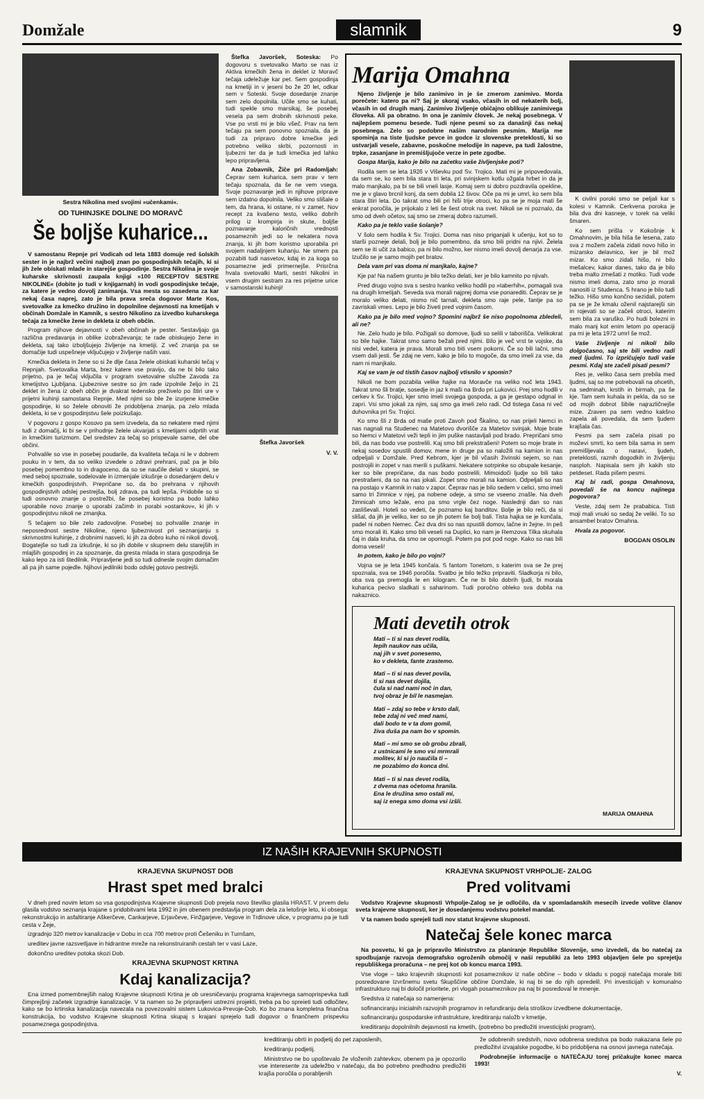Domžale slamnik 9
Sestra Nikolina med svojimi »učenkami«.
OD TUHINJSKE DOLINE DO MORAVČ
Še boljše kuharice...
V samostanu Repnje pri Vodicah od leta 1883 domuje red šolskih sester in je najbrž večini najbolj znan po gospodinjskih tečajih, ki si jih žele obiskati mlade in starejše gospodinje. Sestra Nikolina je svoje kuharske skrivnosti zaupala knjigi »100 RECEPTOV SESTRE NIKOLINE« (dobite jo tudi v knjigarnah) in vodi gospodinjske tečaje, za katere je vedno dovolj zanimanja. Vsa mesta so zasedena za kar nekaj časa naprej, zato je bila prava sreča dogovor Marte Kos, svetovalke za kmečko družino in dopolnilne dejavnosti na kmetijah v občinah Domžale in Kamnik, s sestro Nikolino za izvedbo kuharskega tečaja za kmečke žene in dekleta iz obeh občin.
Program njihove dejavnosti v obeh občinah je pester. Sestavljajo ga različna predavanja in oblike izobraževanja; te rade obiskujejo žene in dekleta, saj tako izboljšujejo življenje na kmetiji. Z več znanja pa se domačije tudi uspešneje vključujejo v življenje naših vasi.
Kmečka dekleta in žene so si že dlje časa želele obiskati kuharski tečaj v Repnjah. Svetovalka Marta, brez katere vse pravijo, da ne bi bilo tako prijetno, pa je tečaj vključila v program svetovalne službe Zavoda za kmetijstvo Ljubljana. Ljubeznive sestre so jim rade izpolnile željo in 21 deklet in žena iz obeh občin je dvakrat tedensko preživelo po štiri ure v prijetni kuhinji samostana Repnje. Med njimi so bile že izurjene kmečke gospodinje, ki so želele obnoviti že pridobljena znanja, pa zelo mlada dekleta, ki se v gospodinjstvu šele poizkušajo.
V pogovoru z gospo Kosovo pa sem izvedela, da so nekatere med njimi tudi z domačij, ki bi se v prihodnje želele ukvarjati s kmetijami odprtih vrat in kmečkim turizmom. Del sredstev za tečaj so prispevale same, del obe občini.
Pohvalile so vse in posebej poudarile, da kvaliteta tečaja ni le v dobrem pouku in v tem, da so veliko izvedele o zdravi prehrani, pač pa je bilo posebej pomembno to in dragoceno, da so se naučile delati v skupini, se med seboj spoznale, sodelovale in izmenjale izkušnje o dosedanjem delu v kmečkih gospodinjstvih. Prepričane so, da bo prehrana v njihovih gospodinjstvih odslej pestrejša, bolj zdrava, pa tudi lepša. Pridobile so si tudi osnovno znanje o postrežbi, še posebej koristno pa bodo lahko uporabile novo znanje o uporabi začimb in porabi »ostankov«, ki jih v gospodinjstvu nikoli ne zmanjka.
S tečajem so bile zelo zadovoljne. Posebej so pohvalile znanje in neposrednost sestre Nikoline, njeno ljubeznivost pri seznanjanju s skrivnostmi kuhinje, z drobnimi nasveti, ki jih za dobro kuho ni nikoli dovolj. Bogatejše so tudi za izkušnje, ki so jih dobile v skupnem delu starejših in mlajših gospodinj in za spoznanje, da gresta mlada in stara gospodinja še kako lepo za isti štedilnik. Pripravljene jedi so tudi odnesle svojim domačim ali pa jih same pojedle. Njihovi jedilniki bodo odslej gotovo pestrejši.
Štefka Javoršek, Soteska: Po dogovoru s svetovalko Marto se nas iz Aktiva kmečkih žena in deklet iz Moravč tečaja udeležuje kar pet. Sem gospodinja na kmetiji in v jeseni bo že 20 let, odkar sem v Soteski. Svoje dosedanje znanje sem zelo dopolnila. Učile smo se kuhati, tudi spekle smo marsikaj, še posebej vesela pa sem drobnih skrivnosti peke. Vse po vrsti mi je bilo všeč. Prav na tem tečaju pa sem ponovno spoznala, da je tudi za pripravo dobre kmečke jedi potrebno veliko skrbi, pozornosti in ljubezni ter da je tudi kmečka jed lahko lepo pripravljena.
Ana Zobavnik, Žiče pri Radomljah: Čeprav sem kuharica, sem prav v tem tečaju spoznala, da še ne vem vsega. Svoje poznavanje jedi in njihove priprave sem izdatno dopolnila. Veliko smo slišale o tem, da hrana, ki ostane, ni v zamet. Nov recept za kvašeno testo, veliko dobrih prilog iz krompirja in skute, boljše poznavanje kaloričnih vrednosti posameznih jedi so le nekatera nova znanja, ki jih bom koristno uporabila pri svojem nadaljnjem kuhanju. Ne smem pa pozabiti tudi nasvetov, kdaj in za koga so posamezne jedi primernejše. Prisrčna hvala svetovalki Marti, sestri Nikolini in vsem drugim sestram za res prijetne urice v samostanski kuhinji!
Štefka Javoršek
V. V.
Marija Omahna
Njeno življenje je bilo zanimivo in je še zmerom zanimivo. Morda porečete: katero pa ni? Saj je skoraj vsako, včasih in od nekaterih bolj, včasih in od drugih manj. Zanimivo življenje običajno oblikuje zanimivega človeka. Ali pa obratno. In ona je zanimiv človek. Je nekaj posebnega. V najlepšem pomenu besede. Tudi njene pesmi so za današnji čas nekaj posebnega. Zelo so podobne našim narodnim pesmim. Marija me spominja na tiste ljudske pevce in godce iz slovenske preteklosti, ki so ustvarjali vesele, zabavne, poskočne melodije in napeve, pa tudi žalostne, trpke, zasanjane in premišljujoče verze in pete zgodbe.
Gospa Marija, kako je bilo na začetku vaše življenjske poti?
Rodila sem se leta 1926 v Viševku pod Sv. Trojico. Mati mi je pripovedovala, da sem se, ko sem bila stara tri leta, pri svinjskem kotlu ožgala hrbet in da je malo manjkalo, pa bi se bili vneli lasje. Komaj sem si dobro pozdravila opekline, me je v glavo brcnil konj, da sem dobila 12 šivov. Oče pa mi je umrl, ko sem bila stara štiri leta. Do takrat smo bili pri hiši trije otroci, ko pa se je moja mati še enkrat poročila, je prijokalo z leti še šest otrok na svet. Nikoli se ni poznalo, da smo od dveh očetov, saj smo se zmeraj dobro razumeli.
Kako pa je teklo vaše šolanje?
V šolo sem hodila k Sv. Trojici. Doma nas niso priganjali k učenju, kot so to starši pozneje delali, bolj je bilo pomembno, da smo bili pridni na njivi. Želela sem se iti učit za babico, pa ni bilo možno, ker nismo imeli dovolj denarja za vse. Izučilo se je samo mojih pet bratov.
Dela vam pri vas doma ni manjkalo, kajne?
Kje pa! Na našem gruntu je bilo težko delati, ker je bilo kamnito po njivah.
Pred drugo vojno sva s sestro Ivanko veliko hodili po »taberhih«, pomagali sva na drugih kmetijah. Seveda sva morali najprej doma vse ponarediti. Čeprav se je moralo veliko delati, nismo nič tarnali, dekleta smo raje pele, fantje pa so zavriskali vmes. Lepo je bilo živeti pred vojnim časom.
Kako pa je bilo med vojno? Spomini najbrž še niso popolnoma zbledeli, ali ne?
Ne. Zelo hudo je bilo. Požigali so domove, ljudi so selili v taborišča. Velikokrat so bile hajke. Takrat smo samo bežali pred njimi. Bilo je več vrst te vojske, da nisi vedel, katera je prava. Morali smo biti vsem pokorni. Če so bili lačni, smo vsem dali jesti. Še zdaj ne vem, kako je bilo to mogoče, da smo imeli za vse, da nam ni manjkalo.
Kaj se vam je od tistih časov najbolj vtisnilo v spomin?
Nikoli ne bom pozabila velike hajke na Moravče na veliko noč leta 1943. Takrat smo šli bratje, sosedje in jaz k maši na Brdo pri Lukovici. Prej smo hodili v cerkev k Sv. Trojici, kjer smo imeli svojega gospoda, a ga je gestapo odgnal in zapri. Vsi smo jokali za njim, saj smo ga imeli zelo radi. Od tistega časa ni več duhovnika pri Sv. Trojici.
Ko smo šli z Brda od maše proti Zavoh pod Škalino, so nas prijeli Nemci in nas nagnali na Studenec na Matetovo dvorišče za Matetov svinjak. Moje brate so Nemci v Matetovi veži tepli in jim puške nastavljali pod brado. Prepričani smo bili, da nas bodo vse postrelili. Kaj smo bili prekstrašeni! Potem so moje brate in nekaj sosedov spustili domov, mene in druge pa so naložili na kamion in nas odpeljali v Domžale. Pred Kebrom, kjer je bil včasih živinski sejem, so nas postrojili in zopet v nas merili s puškami. Nekatere sotrpinke so obupale kesanje, ker so bile prepričane, da nas bodo postrelili. Mimoidoči ljudje so bili tako prestrašeni, da so na nas jokali. Zopet smo morali na kamion. Odpeljali so nas na postajo v Kamnik in nato v zapor. Čeprav nas je bilo sedem v celici, smo imeli samo tri žimnice v njej, pa nobene odeje, a smo se vseeno znašle. Na dveh žimnicah smo ležale, eno pa smo vrgle čez noge. Naslednji dan so nas zasliševali. Hoteli so vedeti, če poznamo kaj banditov. Bolje je bilo reči, da si slišal, da jih je veliko, ker so se jih potem še bolj bali. Tista hajka se je končala, padel ni noben Nemec. Čez dva dni so nas spustili domov, lačne in žejne. In peš smo morali iti. Kako smo bili veseli na Duplici, ko nam je Remzova Tilka skuhala čaj in dala kruha, da smo se opomogli. Potem pa pot pod noge. Kako so nas bili doma veseli!
In potem, kako je bilo po vojni?
Vojna se je leta 1945 končala. S fantom Tonetom, s katerim sva se že prej spoznala, sva se 1946 poročila. Svatbo je bilo težko pripraviti. Sladkorja ni bilo, oba sva ga premogla le en kilogram. Če ne bi bilo dobrih ljudi, bi morala kuharica pecivo sladkati s saharinom. Tudi poročno obleko sva dobila na nakaznico.
K civilni poroki smo se peljali kar s kolesi v Kamnik. Cerkvena poroka je bila dva dni kasneje, v torek na veliki šmaren.
Ko sem prišla v Kokošnje k Omahnovim, je bila hiša še lesena, zato sva z možem začela zidati novo hišo in mizarsko delavnico, ker je bil mož mizar. Ko smo zidali hišo, ni bilo mešalcev, kakor danes, tako da je bilo treba malto zmešati z motiko. Tudi vode nismo imeli doma, zato smo jo morali nanositi iz Studenca. S hrano je bilo tudi težko. Hišo smo končno sezidali, potem pa se je že kmalu oženil najstarejši sin in rojevati so se začeli otroci, katerim sem bila za varuško. Po hudi bolezni in malo manj kot enim letom po operaciji pa mi je leta 1972 umrl še mož.
Vaše življenje ni nikoli bilo dolgočasno, saj ste bili vedno radi med ljudmi. To izpričujejo tudi vaše pesmi. Kdaj ste začeli pisati pesmi?
Res je, veliko časa sem prebila med ljudmi, saj so me potrebovali na ohcetih, na sedminah, krstih in birmah, pa še kje. Tam sem kuhala in pekla, da so se od mojih dobrot šibile najrazličnejše mize. Zraven pa sem vedno kakšno zapela ali povedala, da sem ljudem krajšala čas.
Pesmi pa sem začela pisati po moževi smrti, ko sem bila sama in sem premišljevala o naravi, ljudeh, preteklosti, raznih dogodkih in življenju nasploh. Napisala sem jih kakih sto petdeset. Rada pišem pesmi.
Kaj bi radi, gospa Omahnova, povedali še na koncu najinega pogovora?
Veste, zdaj sem že prababica. Tisti moji mali vnuki so sedaj že veliki. To so ansambel bratov Omahna.
Hvala za pogovor.
BOGDAN OSOLIN
Mati devetih otrok
Mati – ti si nas devet rodila,
lepih naukov nas učila,
naj jih v svet ponesemo,
ko v dekleta, fante zrastemo.
Mati – ti si nas devet povila,
ti si nas devet dojila,
čula si nad nami noč in dan,
tvoj obraz je bil le nasmejan.
Mati – zdaj so tebe v krsto dali,
tebe zdaj ni več med nami,
dali bodo te v ta dom gomil,
živa duša pa nam bo v spomin.
Mati – mi smo se ob grobu zbrali,
z ustnicami le smo vsi mrmrali
molitev, ki si jo naučila ti –
ne pozabimo do konca dni.
Mati – ti si nas devet rodila,
z dvema nas očetoma hranila.
Ena le družina smo ostali mi,
saj iz enega smo doma vsi izšli.
MARIJA OMAHNA
IZ NAŠIH KRAJEVNIH SKUPNOSTI
KRAJEVNA SKUPNOST DOB
Hrast spet med bralci
V dneh pred novim letom so vsa gospodinjstva Krajevne skupnosti Dob prejela novo številko glasila HRAST. V prvem delu glasila vodstvo seznanja krajane s pridobitvami leta 1992 in jim obenem predstavlja program dela za letošnje leto, ki obsega: rekonstrukcijo in asfaltiranje Aškerčeve, Cankarjeve, Erjavčeve, Finžgarjeve, Vegove in Trdinove ulice, v programu pa je tudi cesta v Žeje,
izgradnjo 320 metrov kanalizacije v Dobu in cca 700 metrov proti Češeniku in Turnšam,
ureditev javne razsvetljave in hidrantne mreže na rekonstruiranih cestah ter v vasi Laze,
dokončno ureditev potoka skozi Dob.
KRAJEVNA SKUPNOST KRTINA
Kdaj kanalizacija?
Ena izmed pomembnejših nalog Krajevne skupnosti Krtina je ob uresničevanju programa krajevnega samoprispevka tudi čimprejšnji začetek izgradnje kanalizacije. V ta namen so že pripravljeni ustrezni projekti, treba pa bo spreieti tudi odločitev, kako se bo krtinska kanalizacija navezala na povezovalni sistem Lukovica-Prevoje-Dob. Ko bo znana kompletna finančna konstrukcija, bo vodstvo Krajevne skupnosti Krtina skupaj s krajani sprejelo tudi dogovor o finančnem prispevku posameznega gospodinjstva.
KRAJEVNA SKUPNOST VRHPOLJE- ZALOG
Pred volitvami
Vodstvo Krajevne skupnosti Vrhpolje-Zalog se je odločilo, da v spomladanskih mesecih izvede volitve članov sveta krajevne skupnosti, ker je dosedanjemu vodstvu potekel mandat.
V ta namen bodo sprejeli tudi nov statut krajevne skupnosti.
Natečaj šele konec marca
Na posvetu, ki ga je pripravilo Ministrstvo za planiranje Republike Slovenije, smo izvedeli, da bo natečaj za spodbujanje razvoja demografsko ogroženih območij v naši republiki za leto 1993 objavljen šele po sprejetju republiškega proračuna – ne prej kot ob koncu marca 1993.
Vse vloge – tako krajevnih skupnosti kot posameznikov iz naše občine – bodo v skladu s pogoji natečaja morale biti posredovane Izvršnemu svetu Skupščine občine Domžale, ki naj bi se do njih opredelil. Pri investicijah v komunalno infrastrukturo naj bi določil prioritete, pri vlogah posameznikov pa naj bi posredoval le mnenje.
Sredstva iz natečaja so namenjena:
sofinanciranju inicialnih razvojnih programov in refundiranju dela stroškov izvedbene dokumentacije,
sofinanciranju gospodarske infrastrukture, kreditiranju naložb v kmetije,
kreditiranju dopolnilnih dejavnosti na kmetih, (potrebno bo predložiti investicijski program),
kreditiranju obrti in podjetij do pet zaposlenih,
kreditiranju podjetij.
Ministrstvo ne bo upoštevalo že vloženih zahtevkov, obenem pa je opozorilo vse interesente za udeležbo v natečaju, da bo potrebno predhodno predložiti krajša poročila o porabljenih
že odobrenih sredstvih, novo odobrena sredstva pa bodo nakazana šele po predložitvi izvajalske pogodbe, ki bo pridobljena na osnovi javnega natečaja.
Podrobnejše informacije o NATEČAJU torej pričakujte konec marca 1993!
V.